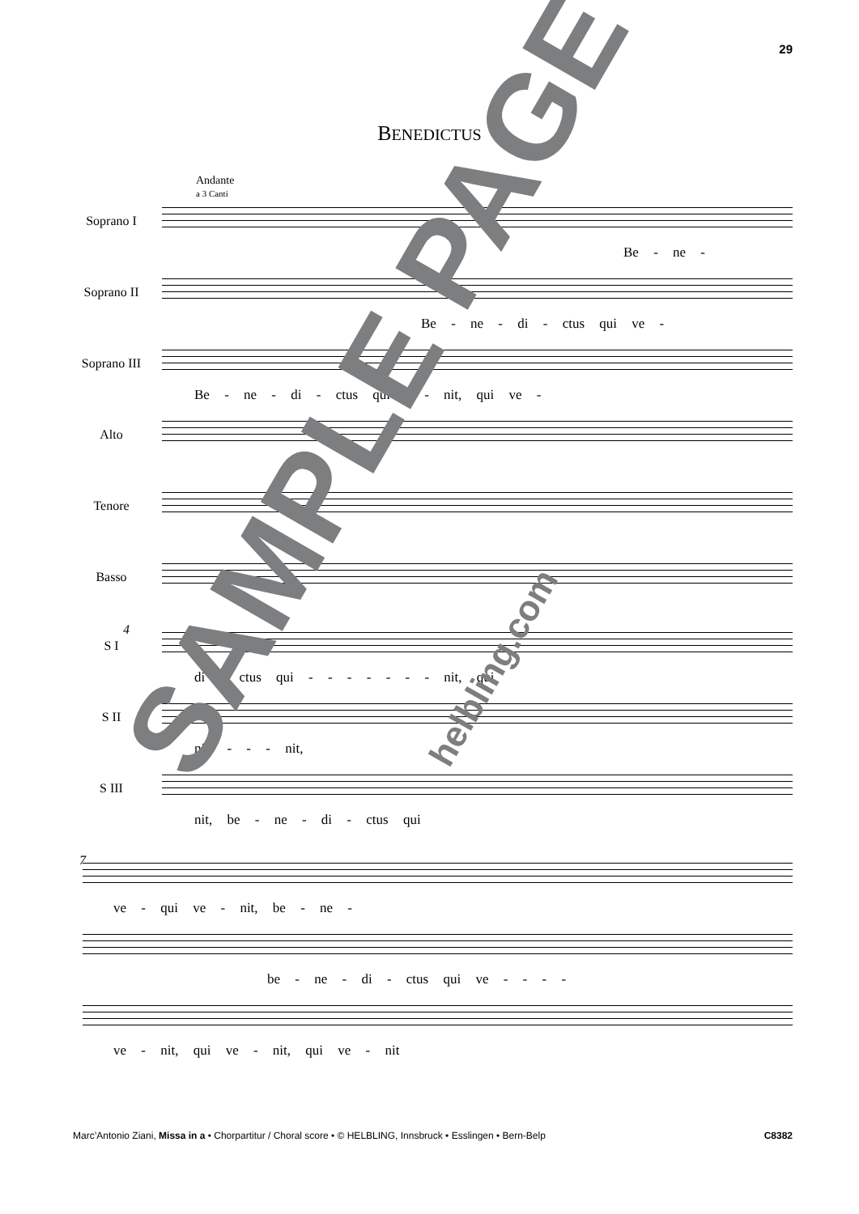29
BENEDICTUS
Andante
a 3 Canti
Soprano I
Be - ne -
Soprano II
Be - ne - di - ctus qui ve -
Soprano III
Be - ne - di - ctus qui - - nit, qui ve -
Alto
Tenore
Basso
4
S I
di - ctus qui - - - - - - - nit, qui
S II
nit, - - - nit,
S III
nit, be - ne - di - ctus qui
7
ve - qui ve - nit, be - ne -
be - ne - di - ctus qui ve - - - -
ve - nit, qui ve - nit, qui ve - nit
SAMPLE PAGE helbling.com
Marc’Antonio Ziani, Missa in a • Chorpartitur / Choral score • © HELBLING, Innsbruck • Esslingen • Bern-Belp C8382